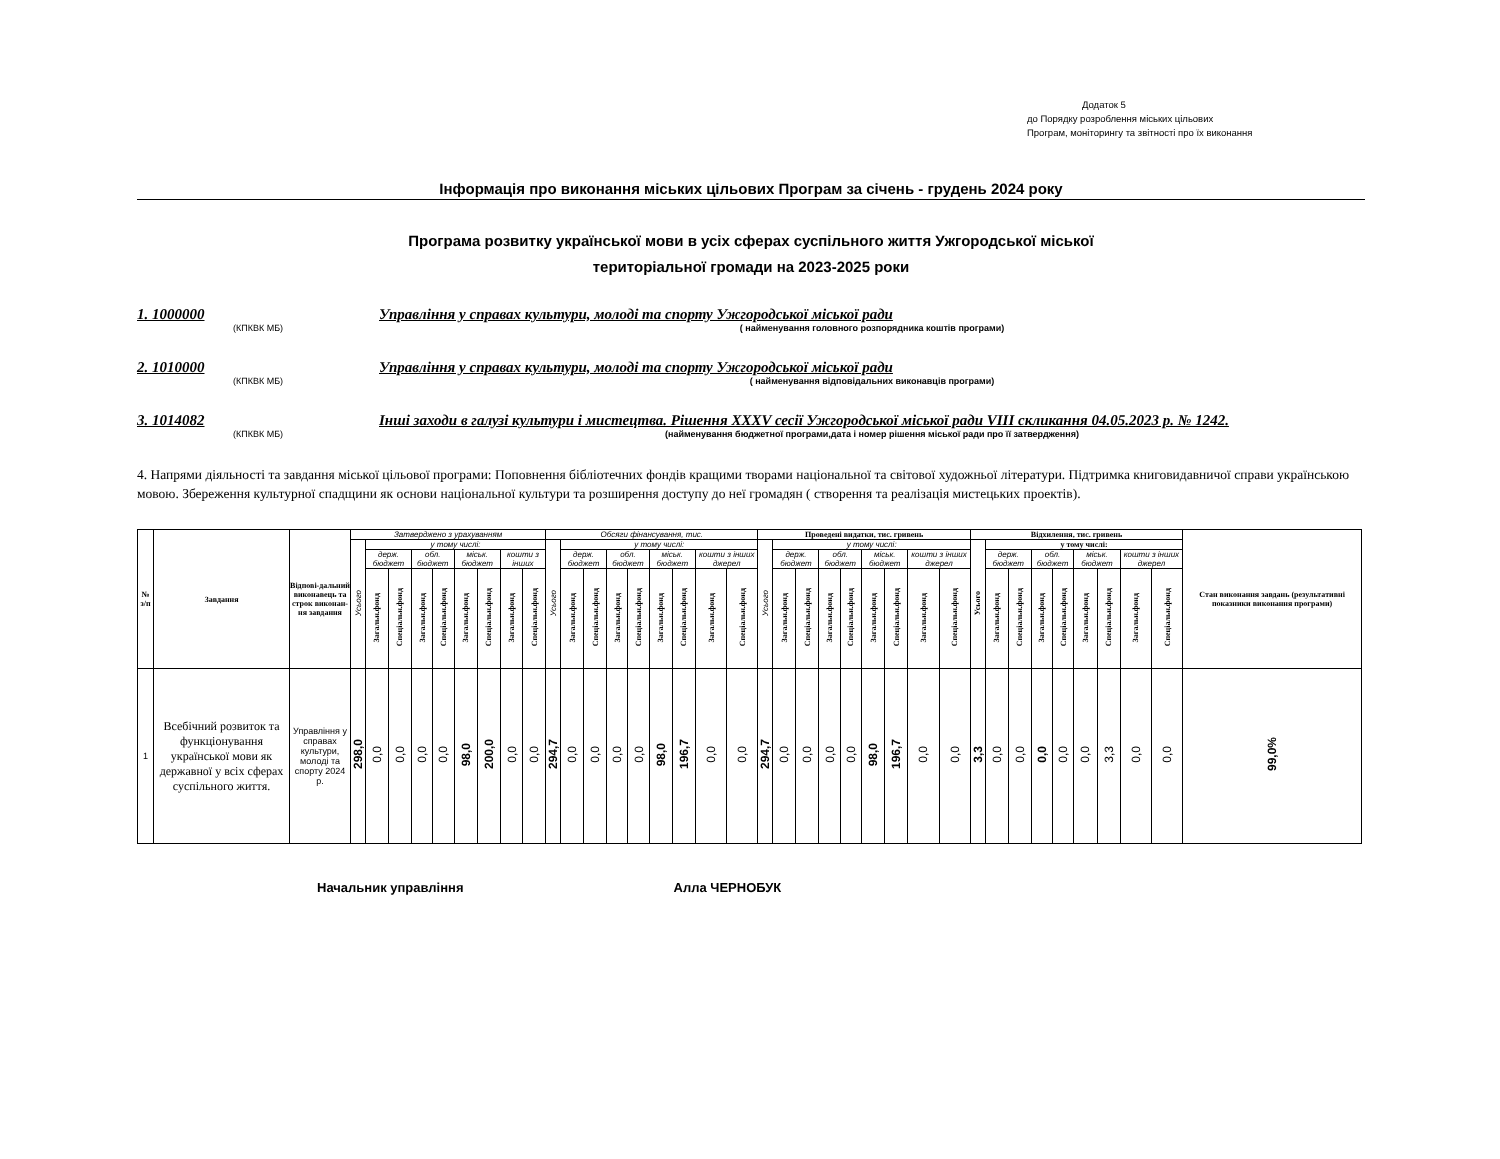Додаток 5
до Порядку розроблення міських цільових
Програм, моніторингу та звітності про їх виконання
Інформація про виконання міських цільових Програм за січень - грудень 2024 року
Програма розвитку української мови в усіх сферах суспільного життя Ужгородської міської
територіальної громади на 2023-2025 роки
1. 1000000 Управління у справах культури, молоді та спорту Ужгородської міської ради
(КПКВК МБ) ( найменування головного розпорядника коштів програми)
2. 1010000 Управління у справах культури, молоді та спорту Ужгородської міської ради
(КПКВК МБ) ( найменування відповідальних виконавців програми)
3. 1014082 Інші заходи в галузі культури і мистецтва. Рішення XXXV сесії Ужгородської міської ради VIII скликання 04.05.2023 р. № 1242.
(КПКВК МБ) (найменування бюджетної програми,дата і номер рішення міської ради про її затвердження)
4. Напрями діяльності та завдання міської цільової програми: Поповнення бібліотечних фондів кращими творами національної та світової художньої літератури. Підтримка книговидавничої справи українською мовою. Збереження культурної спадщини як основи національної культури та розширення доступу до неї громадян ( створення та реалізація мистецьких проектів).
| № з/п | Завдання | Відпові-дальний виконавець та строк виконан-ня завдання | Затверджено з урахуванням | | | | | | | | | Обсяги фінансування, тис. | | | | | | | | | Проведені видатки, тис. гривень | | | | | | | | | Відхилення, тис. гривень | | | | | | | | | Стан виконання завдань (результативні показники виконання програми) |
| --- | --- | --- | --- | --- | --- | --- | --- | --- | --- | --- | --- | --- | --- | --- | --- | --- | --- | --- | --- | --- | --- | --- | --- | --- | --- | --- | --- | --- | --- | --- | --- | --- | --- | --- | --- | --- | --- | --- | --- |
| | | | Усього | у тому числі: | | | | | | | | Усього | у тому числі: | | | | | | | | Усього | у тому числі: | | | | | | | | Усього | у тому числі: | | | | | | | | |
| | | | | держ. бюджет | | обл. бюджет | | міськ. бюджет | | кошти з інших | | | держ. бюджет | | обл. бюджет | | міськ. бюджет | | кошти з інших джерел | | | держ. бюджет | | обл. бюджет | | міськ. бюджет | | кошти з інших джерел | | | держ. бюджет | | обл. бюджет | | міськ. бюджет | | кошти з інших джерел | | |
| | | | | Загальн.фонд | Спеціальн.фонд | Загальн.фонд | Спеціальн.фонд | Загальн.фонд | Спеціальн.фонд | Загальн.фонд | Спеціальн.фонд | | Загальн.фонд | Спеціальн.фонд | Загальн.фонд | Спеціальн.фонд | Загальн.фонд | Спеціальн.фонд | Загальн.фонд | Спеціальн.фонд | | Загальн.фонд | Спеціальн.фонд | Загальн.фонд | Спеціальн.фонд | Загальн.фонд | Спеціальн.фонд | Загальн.фонд | Спеціальн.фонд | | Загальн.фонд | Спеціальн.фонд | Загальн.фонд | Спеціальн.фонд | Загальн.фонд | Спеціальн.фонд | Загальн.фонд | Спеціальн.фонд | |
| 1 | Всебічний розвиток та функціонування української мови як державної у всіх сферах суспільного життя. | Управління у справах культури, молоді та спорту 2024 р. | 298,0 | 0,0 | 0,0 | 0,0 | 0,0 | 98,0 | 200,0 | 0,0 | 0,0 | 294,7 | 0,0 | 0,0 | 0,0 | 0,0 | 98,0 | 196,7 | 0,0 | 0,0 | 294,7 | 0,0 | 0,0 | 0,0 | 0,0 | 98,0 | 196,7 | 0,0 | 0,0 | 3,3 | 0,0 | 0,0 | 0,0 | 0,0 | 0,0 | 3,3 | 0,0 | 0,0 | 99,0% |
Начальник управління Алла ЧЕРНОБУК